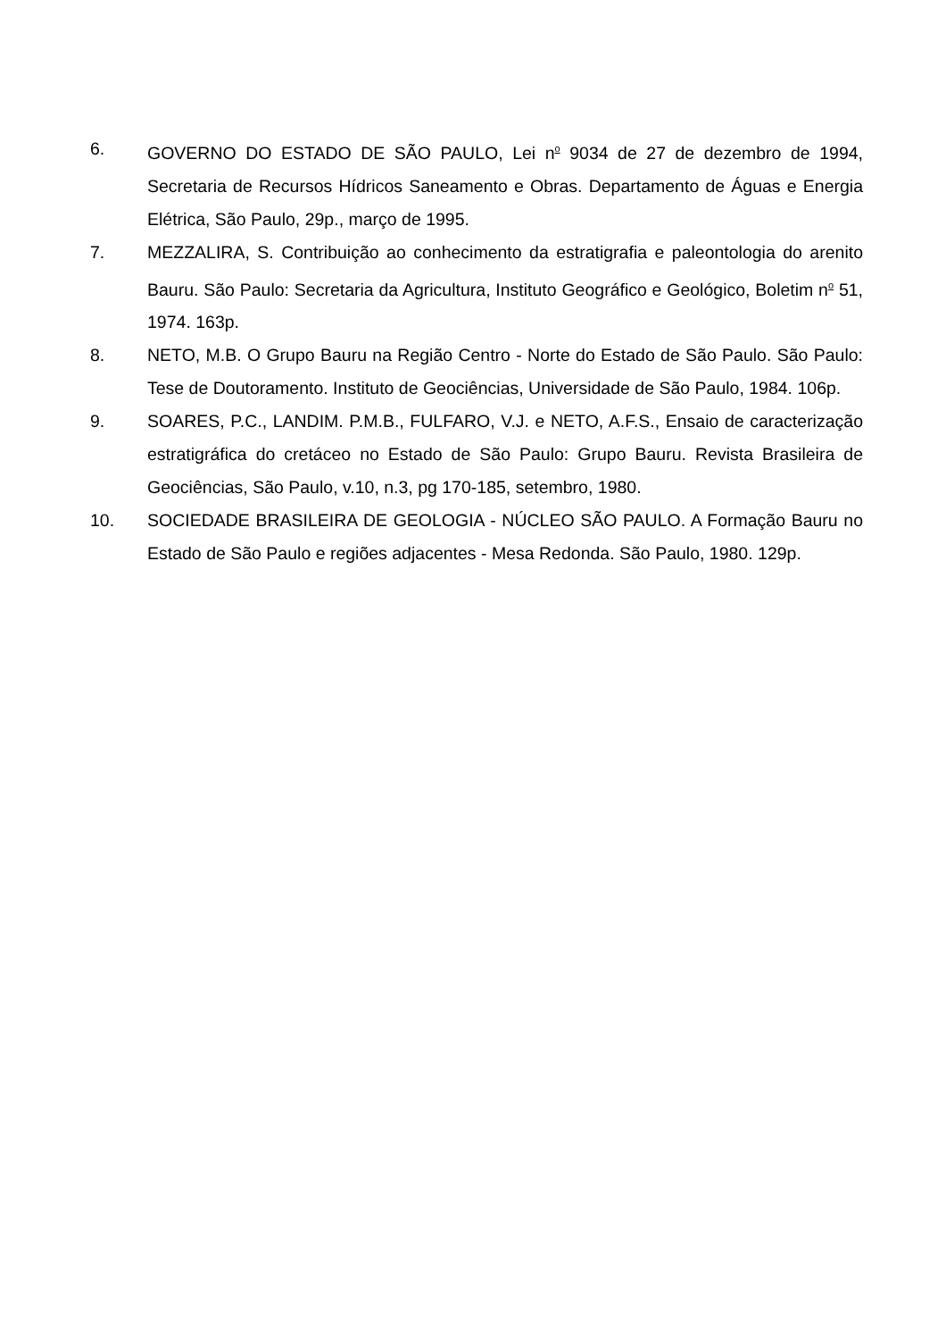6. GOVERNO DO ESTADO DE SÃO PAULO, Lei n<sup>o</sup> 9034 de 27 de dezembro de 1994, Secretaria de Recursos Hídricos Saneamento e Obras. Departamento de Águas e Energia Elétrica, São Paulo, 29p., março de 1995.
7. MEZZALIRA, S. Contribuição ao conhecimento da estratigrafia e paleontologia do arenito Bauru. São Paulo: Secretaria da Agricultura, Instituto Geográfico e Geológico, Boletim n<sup>o</sup> 51, 1974. 163p.
8. NETO, M.B. O Grupo Bauru na Região Centro - Norte do Estado de São Paulo. São Paulo: Tese de Doutoramento. Instituto de Geociências, Universidade de São Paulo, 1984. 106p.
9. SOARES, P.C., LANDIM. P.M.B., FULFARO, V.J. e NETO, A.F.S., Ensaio de caracterização estratigráfica do cretáceo no Estado de São Paulo: Grupo Bauru. Revista Brasileira de Geociências, São Paulo, v.10, n.3, pg 170-185, setembro, 1980.
10. SOCIEDADE BRASILEIRA DE GEOLOGIA - NÚCLEO SÃO PAULO. A Formação Bauru no Estado de São Paulo e regiões adjacentes - Mesa Redonda. São Paulo, 1980. 129p.